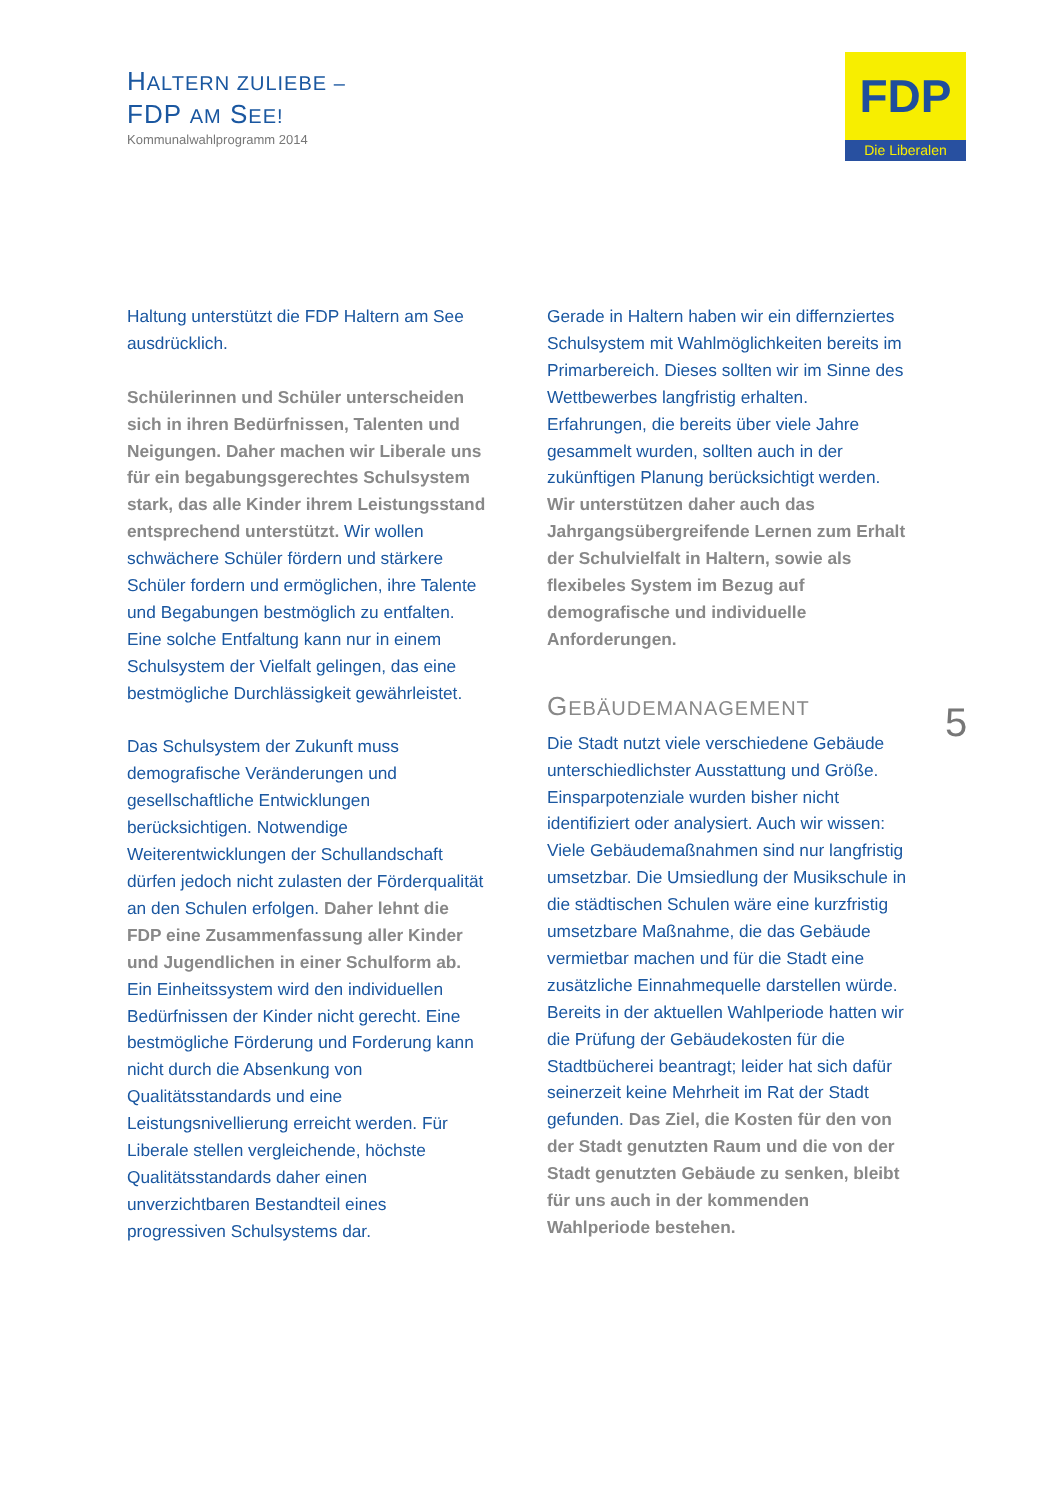HALTERN ZULIEBE –
FDP AM SEE!
Kommunalwahlprogramm 2014
FDP
Die Liberalen
Haltung unterstützt die FDP Haltern am See ausdrücklich.
Schülerinnen und Schüler unterscheiden sich in ihren Bedürfnissen, Talenten und Neigungen. Daher machen wir Liberale uns für ein begabungsgerechtes Schulsystem stark, das alle Kinder ihrem Leistungsstand entsprechend unterstützt. Wir wollen schwächere Schüler fördern und stärkere Schüler fordern und ermöglichen, ihre Talente und Begabungen bestmöglich zu entfalten. Eine solche Entfaltung kann nur in einem Schulsystem der Vielfalt gelingen, das eine bestmögliche Durchlässigkeit gewährleistet.
Das Schulsystem der Zukunft muss demografische Veränderungen und gesellschaftliche Entwicklungen berücksichtigen. Notwendige Weiterentwicklungen der Schullandschaft dürfen jedoch nicht zulasten der Förderqualität an den Schulen erfolgen. Daher lehnt die FDP eine Zusammenfassung aller Kinder und Jugendlichen in einer Schulform ab. Ein Einheitssystem wird den individuellen Bedürfnissen der Kinder nicht gerecht. Eine bestmögliche Förderung und Forderung kann nicht durch die Absenkung von Qualitätsstandards und eine Leistungsnivellierung erreicht werden. Für Liberale stellen vergleichende, höchste Qualitätsstandards daher einen unverzichtbaren Bestandteil eines progressiven Schulsystems dar.
Gerade in Haltern haben wir ein differnziertes Schulsystem mit Wahlmöglichkeiten bereits im Primarbereich. Dieses sollten wir im Sinne des Wettbewerbes langfristig erhalten. Erfahrungen, die bereits über viele Jahre gesammelt wurden, sollten auch in der zukünftigen Planung berücksichtigt werden. Wir unterstützen daher auch das Jahrgangsübergreifende Lernen zum Erhalt der Schulvielfalt in Haltern, sowie als flexibeles System im Bezug auf demografische und individuelle Anforderungen.
GEBÄUDEMANAGEMENT
Die Stadt nutzt viele verschiedene Gebäude unterschiedlichster Ausstattung und Größe. Einsparpotenziale wurden bisher nicht identifiziert oder analysiert. Auch wir wissen: Viele Gebäudemaßnahmen sind nur langfristig umsetzbar. Die Umsiedlung der Musikschule in die städtischen Schulen wäre eine kurzfristig umsetzbare Maßnahme, die das Gebäude vermietbar machen und für die Stadt eine zusätzliche Einnahmequelle darstellen würde. Bereits in der aktuellen Wahlperiode hatten wir die Prüfung der Gebäudekosten für die Stadtbücherei beantragt; leider hat sich dafür seinerzeit keine Mehrheit im Rat der Stadt gefunden. Das Ziel, die Kosten für den von der Stadt genutzten Raum und die von der Stadt genutzten Gebäude zu senken, bleibt für uns auch in der kommenden Wahlperiode bestehen.
5